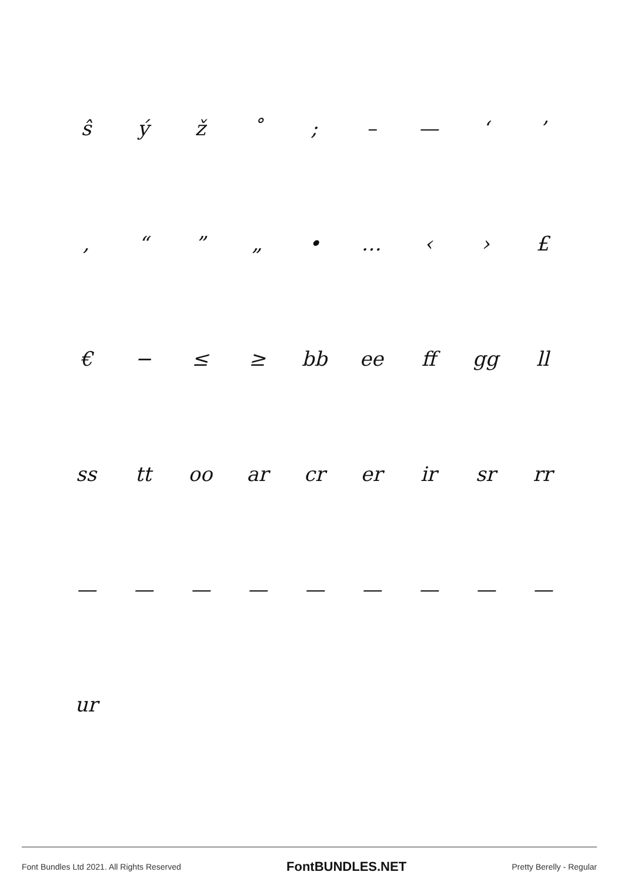ŝ ý ž ˚ ; – — ‘ ’
‚ “ ” „ • … ‹ › £
€ − ≤ ≥ bb ee ff gg ll
ss tt oo ar cr er ir sr rr
— — — — — — — — —
ur
Font Bundles Ltd 2021. All Rights Reserved FontBUNDLES.NET Pretty Berelly - Regular